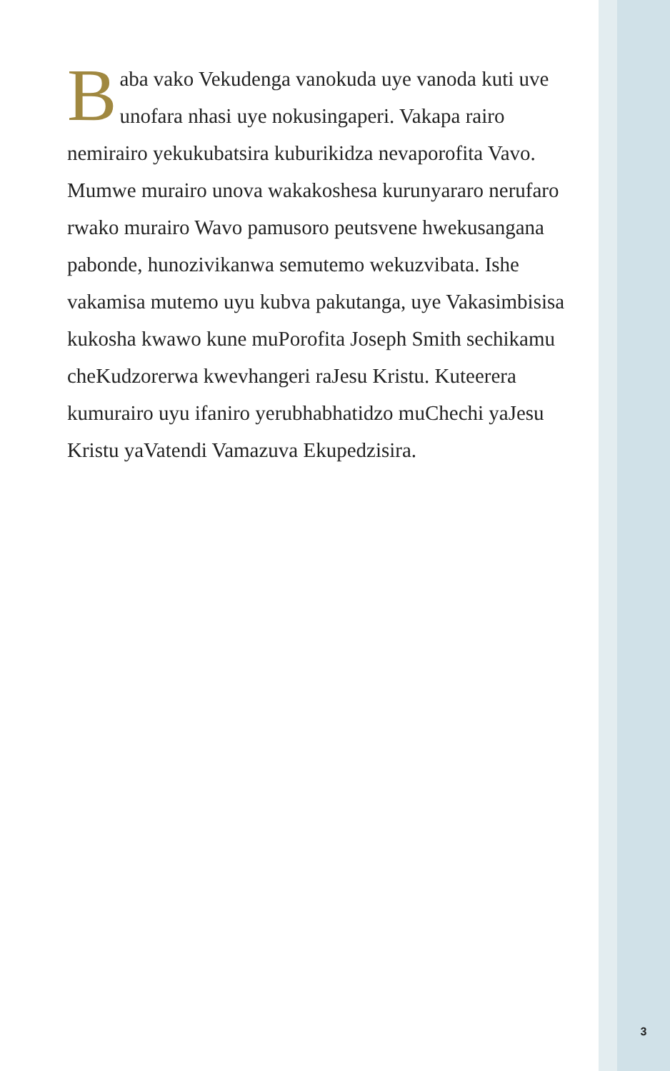Baba vako Vekudenga vanokuda uye vanoda kuti uve unofara nhasi uye nokusingaperi. Vakapa rairo nemirairo yekukubatsira kuburikidza nevaporofita Vavo. Mumwe murairo unova wakakoshesa kurunyararo nerufaro rwako murairo Wavo pamusoro peutsvene hwekusangana pabonde, hunozivikanwa semutemo wekuzvibata. Ishe vakamisa mutemo uyu kubva pakutanga, uye Vakasimbisisa kukosha kwawo kune muPorofita Joseph Smith sechikamu cheKudzorerwa kwevhangeri raJesu Kristu. Kuteerera kumurairo uyu ifaniro yerubhabhatidzo muChechi yaJesu Kristu yaVatendi Vamazuva Ekupedzisira.
3